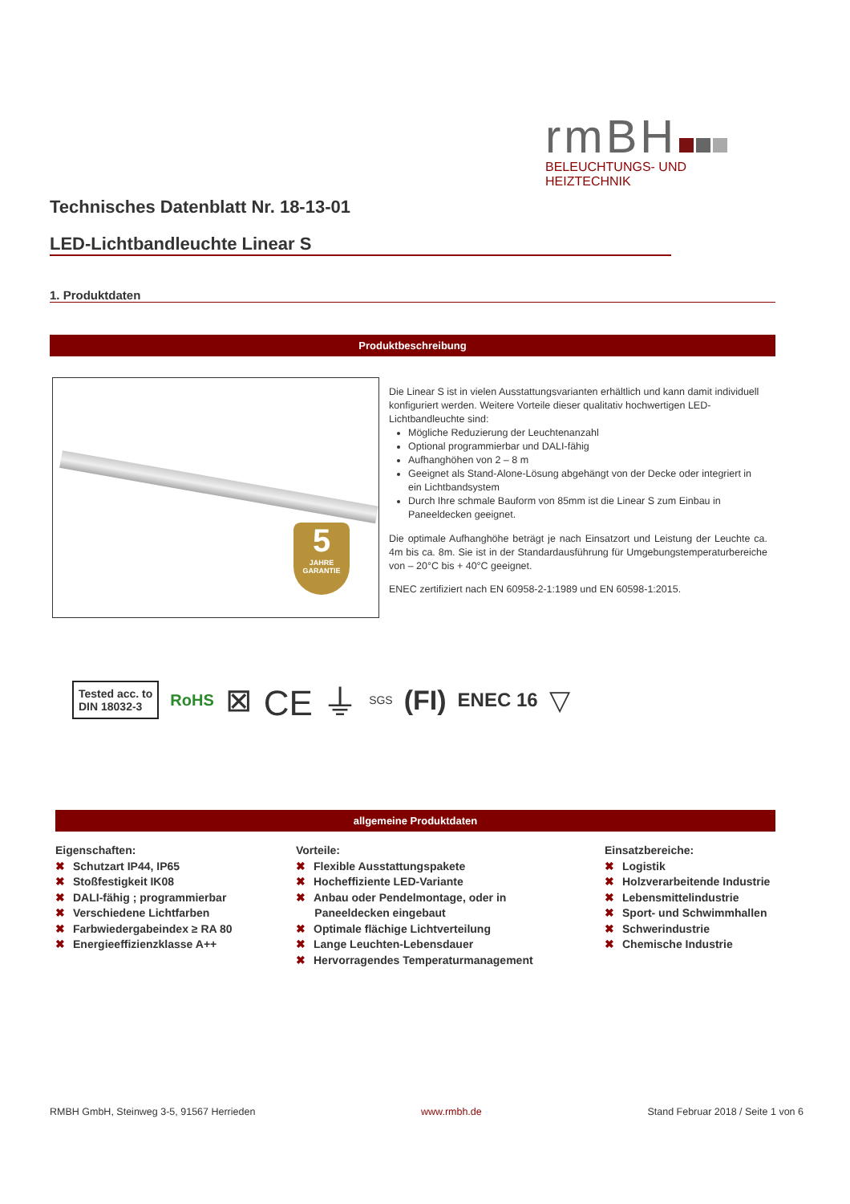rmBH
BELEUCHTUNGS- UND HEIZTECHNIK
Technisches Datenblatt Nr. 18-13-01
LED-Lichtbandleuchte Linear S
1. Produktdaten
Produktbeschreibung
5
JAHRE GARANTIE
Die Linear S ist in vielen Ausstattungsvarianten erhältlich und kann damit individuell konfiguriert werden. Weitere Vorteile dieser qualitativ hochwertigen LED-Lichtbandleuchte sind:
Mögliche Reduzierung der Leuchtenanzahl
Optional programmierbar und DALI-fähig
Aufhanghöhen von 2 – 8 m
Geeignet als Stand-Alone-Lösung abgehängt von der Decke oder integriert in ein Lichtbandsystem
Durch Ihre schmale Bauform von 85mm ist die Linear S zum Einbau in Paneeldecken geeignet.
Die optimale Aufhanghöhe beträgt je nach Einsatzort und Leistung der Leuchte ca. 4m bis ca. 8m. Sie ist in der Standardausführung für Umgebungstemperaturbereiche von – 20°C bis + 40°C geeignet.
ENEC zertifiziert nach EN 60958-2-1:1989 und EN 60598-1:2015.
Tested acc. to
DIN 18032-3
RoHS ⊠ CE ⏚ SGS (FI) ENEC 16 ▽
allgemeine Produktdaten
Eigenschaften:
✖ Schutzart IP44, IP65
✖ Stoßfestigkeit IK08
✖ DALI-fähig ; programmierbar
✖ Verschiedene Lichtfarben
✖ Farbwiedergabeindex ≥ RA 80
✖ Energieeffizienzklasse A++
Vorteile:
✖ Flexible Ausstattungspakete
✖ Hocheffiziente LED-Variante
✖ Anbau oder Pendelmontage, oder in
Paneeldecken eingebaut
✖ Optimale flächige Lichtverteilung
✖ Lange Leuchten-Lebensdauer
✖ Hervorragendes Temperaturmanagement
Einsatzbereiche:
✖ Logistik
✖ Holzverarbeitende Industrie
✖ Lebensmittelindustrie
✖ Sport- und Schwimmhallen
✖ Schwerindustrie
✖ Chemische Industrie
RMBH GmbH, Steinweg 3-5, 91567 Herrieden www.rmbh.de Stand Februar 2018 / Seite 1 von 6